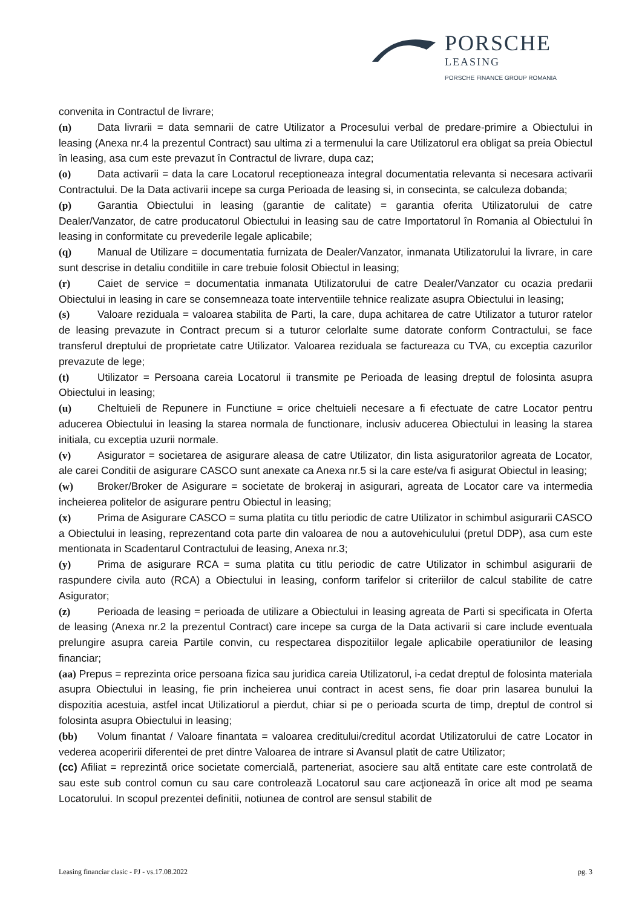PORSCHE
LEASING
PORSCHE FINANCE GROUP ROMANIA
convenita in Contractul de livrare;
(n) Data livrarii = data semnarii de catre Utilizator a Procesului verbal de predare-primire a Obiectului in leasing (Anexa nr.4 la prezentul Contract) sau ultima zi a termenului la care Utilizatorul era obligat sa preia Obiectul în leasing, asa cum este prevazut în Contractul de livrare, dupa caz;
(o) Data activarii = data la care Locatorul receptioneaza integral documentatia relevanta si necesara activarii Contractului. De la Data activarii incepe sa curga Perioada de leasing si, in consecinta, se calculeza dobanda;
(p) Garantia Obiectului in leasing (garantie de calitate) = garantia oferita Utilizatorului de catre Dealer/Vanzator, de catre producatorul Obiectului in leasing sau de catre Importatorul în Romania al Obiectului în leasing in conformitate cu prevederile legale aplicabile;
(q) Manual de Utilizare = documentatia furnizata de Dealer/Vanzator, inmanata Utilizatorului la livrare, in care sunt descrise in detaliu conditiile in care trebuie folosit Obiectul in leasing;
(r) Caiet de service = documentatia inmanata Utilizatorului de catre Dealer/Vanzator cu ocazia predarii Obiectului in leasing in care se consemneaza toate interventiile tehnice realizate asupra Obiectului in leasing;
(s) Valoare reziduala = valoarea stabilita de Parti, la care, dupa achitarea de catre Utilizator a tuturor ratelor de leasing prevazute in Contract precum si a tuturor celorlalte sume datorate conform Contractului, se face transferul dreptului de proprietate catre Utilizator. Valoarea reziduala se factureaza cu TVA, cu exceptia cazurilor prevazute de lege;
(t) Utilizator = Persoana careia Locatorul ii transmite pe Perioada de leasing dreptul de folosinta asupra Obiectului in leasing;
(u) Cheltuieli de Repunere in Functiune = orice cheltuieli necesare a fi efectuate de catre Locator pentru aducerea Obiectului in leasing la starea normala de functionare, inclusiv aducerea Obiectului in leasing la starea initiala, cu exceptia uzurii normale.
(v) Asigurator = societarea de asigurare aleasa de catre Utilizator, din lista asiguratorilor agreata de Locator, ale carei Conditii de asigurare CASCO sunt anexate ca Anexa nr.5 si la care este/va fi asigurat Obiectul in leasing;
(w) Broker/Broker de Asigurare = societate de brokeraj in asigurari, agreata de Locator care va intermedia incheierea politelor de asigurare pentru Obiectul in leasing;
(x) Prima de Asigurare CASCO = suma platita cu titlu periodic de catre Utilizator in schimbul asigurarii CASCO a Obiectului in leasing, reprezentand cota parte din valoarea de nou a autovehiculului (pretul DDP), asa cum este mentionata in Scadentarul Contractului de leasing, Anexa nr.3;
(y) Prima de asigurare RCA = suma platita cu titlu periodic de catre Utilizator in schimbul asigurarii de raspundere civila auto (RCA) a Obiectului in leasing, conform tarifelor si criteriilor de calcul stabilite de catre Asigurator;
(z) Perioada de leasing = perioada de utilizare a Obiectului in leasing agreata de Parti si specificata in Oferta de leasing (Anexa nr.2 la prezentul Contract) care incepe sa curga de la Data activarii si care include eventuala prelungire asupra careia Partile convin, cu respectarea dispozitiilor legale aplicabile operatiunilor de leasing financiar;
(aa) Prepus = reprezinta orice persoana fizica sau juridica careia Utilizatorul, i-a cedat dreptul de folosinta materiala asupra Obiectului in leasing, fie prin incheierea unui contract in acest sens, fie doar prin lasarea bunului la dispozitia acestuia, astfel incat Utilizatiorul a pierdut, chiar si pe o perioada scurta de timp, dreptul de control si folosinta asupra Obiectului in leasing;
(bb) Volum finantat / Valoare finantata = valoarea creditului/creditul acordat Utilizatorului de catre Locator in vederea acoperirii diferentei de pret dintre Valoarea de intrare si Avansul platit de catre Utilizator;
(cc) Afiliat = reprezintă orice societate comercială, parteneriat, asociere sau altă entitate care este controlată de sau este sub control comun cu sau care controlează Locatorul sau care acţionează în orice alt mod pe seama Locatorului. In scopul prezentei definitii, notiunea de control are sensul stabilit de
Leasing financiar clasic - PJ - vs.17.08.2022 pg. 3